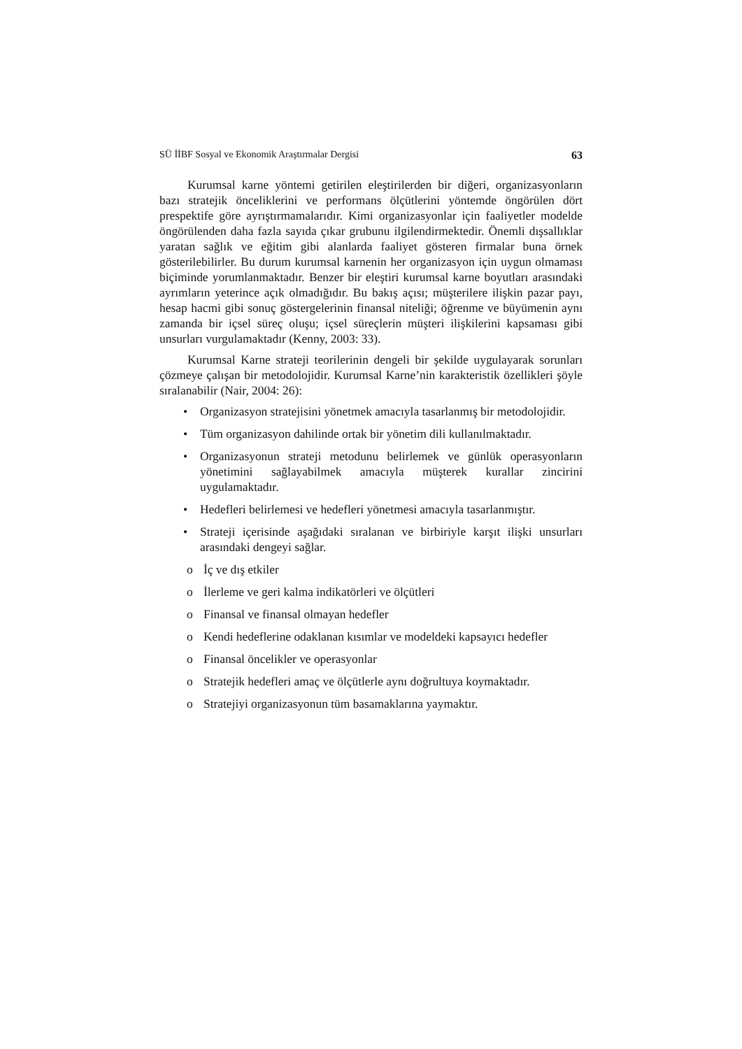SÜ İİBF Sosyal ve Ekonomik Araştırmalar Dergisi 63
Kurumsal karne yöntemi getirilen eleştirilerden bir diğeri, organizasyonların bazı stratejik önceliklerini ve performans ölçütlerini yöntemde öngörülen dört prespektife göre ayrıştırmamalarıdır. Kimi organizasyonlar için faaliyetler modelde öngörülenden daha fazla sayıda çıkar grubunu ilgilendirmektedir. Önemli dışsallıklar yaratan sağlık ve eğitim gibi alanlarda faaliyet gösteren firmalar buna örnek gösterilebilirler. Bu durum kurumsal karnenin her organizasyon için uygun olmaması biçiminde yorumlanmaktadır. Benzer bir eleştiri kurumsal karne boyutları arasındaki ayrımların yeterince açık olmadığıdır. Bu bakış açısı; müşterilere ilişkin pazar payı, hesap hacmi gibi sonuç göstergelerinin finansal niteliği; öğrenme ve büyümenin aynı zamanda bir içsel süreç oluşu; içsel süreçlerin müşteri ilişkilerini kapsaması gibi unsurları vurgulamaktadır (Kenny, 2003: 33).
Kurumsal Karne strateji teorilerinin dengeli bir şekilde uygulayarak sorunları çözmeye çalışan bir metodolojidir. Kurumsal Karne’nin karakteristik özellikleri şöyle sıralanabilir (Nair, 2004: 26):
• Organizasyon stratejisini yönetmek amacıyla tasarlanmış bir metodolojidir.
• Tüm organizasyon dahilinde ortak bir yönetim dili kullanılmaktadır.
• Organizasyonun strateji metodunu belirlemek ve günlük operasyonların yönetimini sağlayabilmek amacıyla müşterek kurallar zincirini uygulamaktadır.
• Hedefleri belirlemesi ve hedefleri yönetmesi amacıyla tasarlanmıştır.
• Strateji içerisinde aşağıdaki sıralanan ve birbiriyle karşıt ilişki unsurları arasındaki dengeyi sağlar.
o İç ve dış etkiler
o İlerleme ve geri kalma indikatörleri ve ölçütleri
o Finansal ve finansal olmayan hedefler
o Kendi hedeflerine odaklanan kısımlar ve modeldeki kapsayıcı hedefler
o Finansal öncelikler ve operasyonlar
o Stratejik hedefleri amaç ve ölçütlerle aynı doğrultuya koymaktadır.
o Stratejiyi organizasyonun tüm basamaklarına yaymaktır.